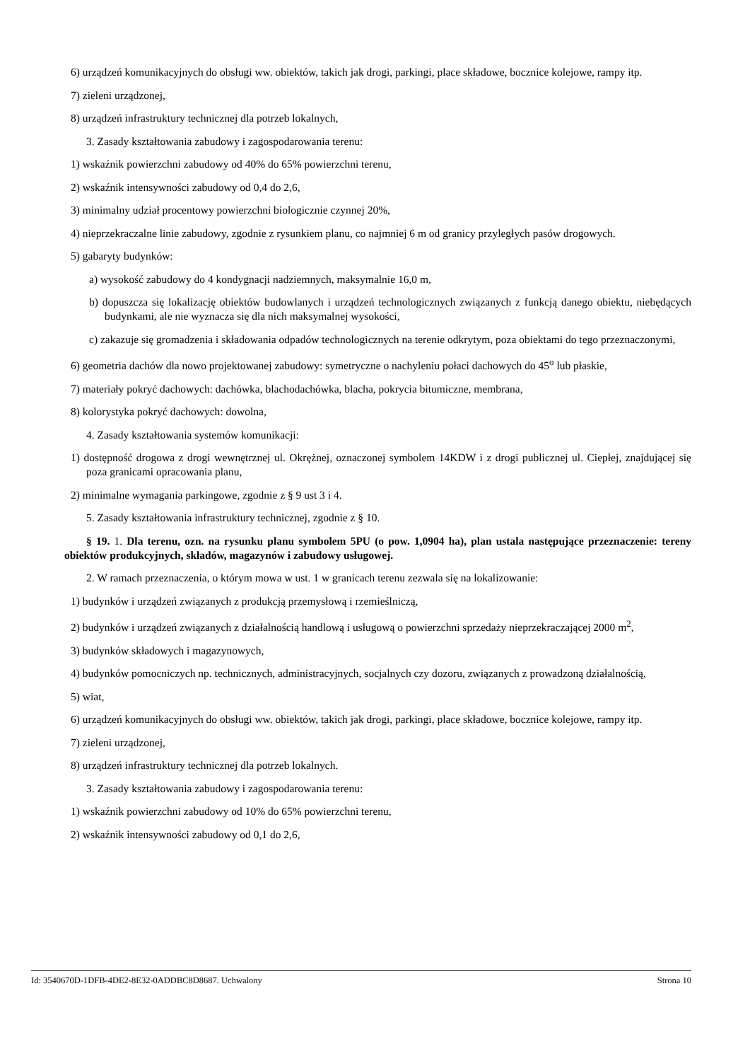6) urządzeń komunikacyjnych do obsługi ww. obiektów, takich jak drogi, parkingi, place składowe, bocznice kolejowe, rampy itp.
7) zieleni urządzonej,
8) urządzeń infrastruktury technicznej dla potrzeb lokalnych,
3. Zasady kształtowania zabudowy i zagospodarowania terenu:
1) wskaźnik powierzchni zabudowy od 40% do 65% powierzchni terenu,
2) wskaźnik intensywności zabudowy od 0,4 do 2,6,
3) minimalny udział procentowy powierzchni biologicznie czynnej 20%,
4) nieprzekraczalne linie zabudowy, zgodnie z rysunkiem planu, co najmniej 6 m od granicy przyległych pasów drogowych.
5) gabaryty budynków:
a) wysokość zabudowy do 4 kondygnacji nadziemnych, maksymalnie 16,0 m,
b) dopuszcza się lokalizację obiektów budowlanych i urządzeń technologicznych związanych z funkcją danego obiektu, niebędących budynkami, ale nie wyznacza się dla nich maksymalnej wysokości,
c) zakazuje się gromadzenia i składowania odpadów technologicznych na terenie odkrytym, poza obiektami do tego przeznaczonymi,
6) geometria dachów dla nowo projektowanej zabudowy: symetryczne o nachyleniu połaci dachowych do 45<sup>o</sup> lub płaskie,
7) materiały pokryć dachowych: dachówka, blachodachówka, blacha, pokrycia bitumiczne, membrana,
8) kolorystyka pokryć dachowych: dowolna,
4. Zasady kształtowania systemów komunikacji:
1) dostępność drogowa z drogi wewnętrznej ul. Okrężnej, oznaczonej symbolem 14KDW i z drogi publicznej ul. Ciepłej, znajdującej się poza granicami opracowania planu,
2) minimalne wymagania parkingowe, zgodnie z § 9 ust 3 i 4.
5. Zasady kształtowania infrastruktury technicznej, zgodnie z § 10.
§ 19. 1. Dla terenu, ozn. na rysunku planu symbolem 5PU (o pow. 1,0904 ha), plan ustala następujące przeznaczenie: tereny obiektów produkcyjnych, składów, magazynów i zabudowy usługowej.
2. W ramach przeznaczenia, o którym mowa w ust. 1 w granicach terenu zezwala się na lokalizowanie:
1) budynków i urządzeń związanych z produkcją przemysłową i rzemieślniczą,
2) budynków i urządzeń związanych z działalnością handlową i usługową o powierzchni sprzedaży nieprzekraczającej 2000 m<sup>2</sup>,
3) budynków składowych i magazynowych,
4) budynków pomocniczych np. technicznych, administracyjnych, socjalnych czy dozoru, związanych z prowadzoną działalnością,
5) wiat,
6) urządzeń komunikacyjnych do obsługi ww. obiektów, takich jak drogi, parkingi, place składowe, bocznice kolejowe, rampy itp.
7) zieleni urządzonej,
8) urządzeń infrastruktury technicznej dla potrzeb lokalnych.
3. Zasady kształtowania zabudowy i zagospodarowania terenu:
1) wskaźnik powierzchni zabudowy od 10% do 65% powierzchni terenu,
2) wskaźnik intensywności zabudowy od 0,1 do 2,6,
Id: 3540670D-1DFB-4DE2-8E32-0ADDBC8D8687. Uchwalony Strona 10